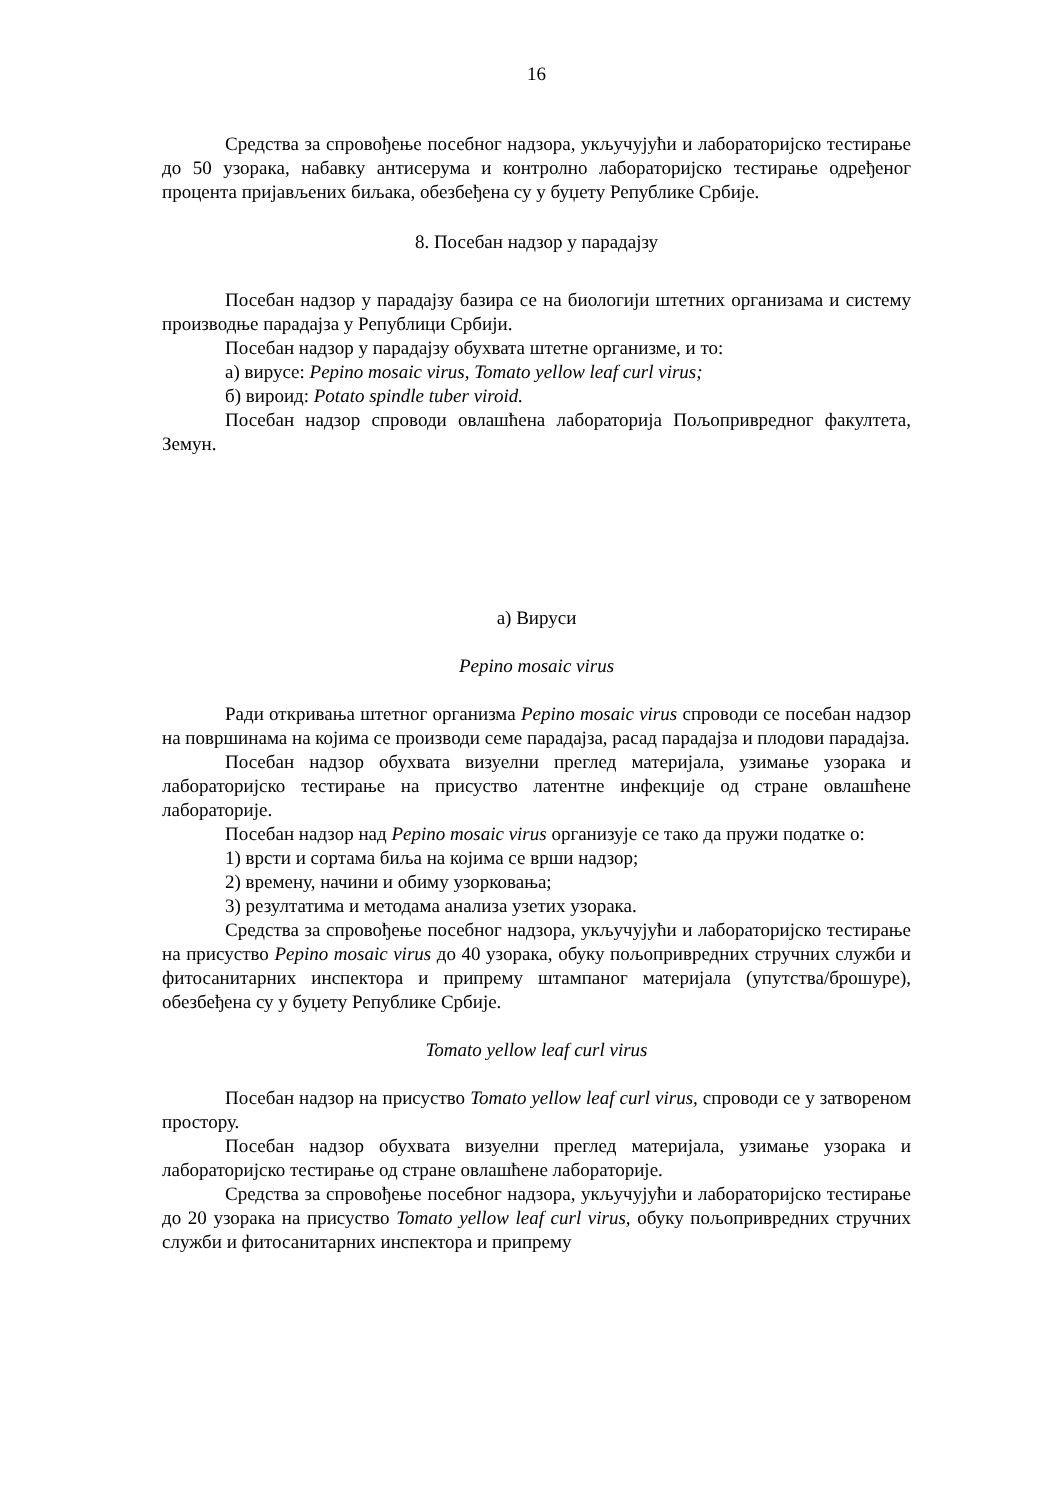16
Средства за спровођење посебног надзора, укључујући и лабораторијско тестирање до 50 узорака, набавку антисерума и контролно лабораторијско тестирање одређеног процента пријављених биљака, обезбеђена су у буџету Републике Србије.
8. Посебан надзор у парадајзу
Посебан надзор у парадајзу базира се на биологији штетних организама и систему производње парадајза у Републици Србији.
Посебан надзор у парадајзу обухвата штетне организме, и то:
а) вирусе: Pepino mosaic virus, Tomato yellow leaf curl virus;
б) вироид: Potato spindle tuber viroid.
Посебан надзор спроводи овлашћена лабораторија Пољопривредног факултета, Земун.
а) Вируси
Pepino mosaic virus
Ради откривања штетног организма Pepino mosaic virus спроводи се посебан надзор на површинама на којима се производи семе парадајза, расад парадајза и плодови парадајза.
Посебан надзор обухвата визуелни преглед материјала, узимање узорака и лабораторијско тестирање на присуство латентне инфекције од стране овлашћене лабораторије.
Посебан надзор над Pepino mosaic virus организује се тако да пружи податке о:
1) врсти и сортама биља на којима се врши надзор;
2) времену, начини и обиму узорковања;
3) резултатима и методама анализа узетих узорака.
Средства за спровођење посебног надзора, укључујући и лабораторијско тестирање на присуство Pepino mosaic virus до 40 узорака, обуку пољопривредних стручних служби и фитосанитарних инспектора и припрему штампаног материјала (упутства/брошуре), обезбеђена су у буџету Републике Србије.
Tomato yellow leaf curl virus
Посебан надзор на присуство Tomato yellow leaf curl virus, спроводи се у затвореном простору.
Посебан надзор обухвата визуелни преглед материјала, узимање узорака и лабораторијско тестирање од стране овлашћене лабораторије.
Средства за спровођење посебног надзора, укључујући и лабораторијско тестирање до 20 узорака на присуство Tomato yellow leaf curl virus, обуку пољопривредних стручних служби и фитосанитарних инспектора и припрему